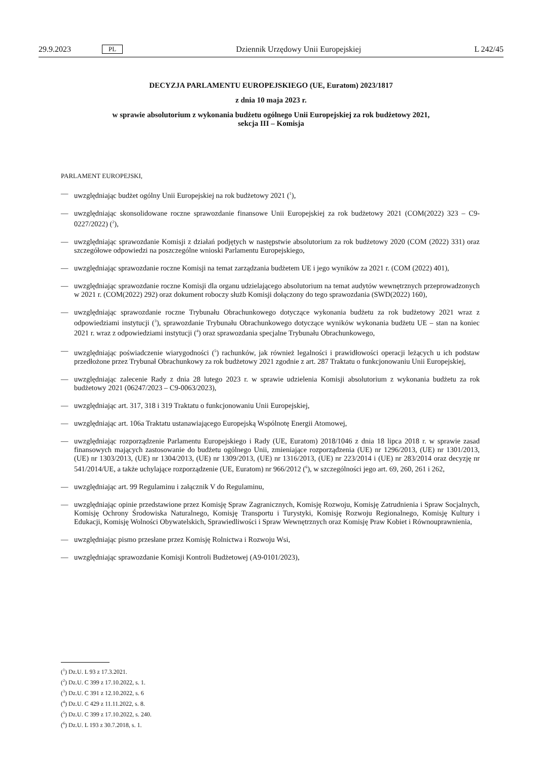29.9.2023 PL Dziennik Urzędowy Unii Europejskiej L 242/45
DECYZJA PARLAMENTU EUROPEJSKIEGO (UE, Euratom) 2023/1817
z dnia 10 maja 2023 r.
w sprawie absolutorium z wykonania budżetu ogólnego Unii Europejskiej za rok budżetowy 2021,
sekcja III – Komisja
PARLAMENT EUROPEJSKI,
— uwzględniając budżet ogólny Unii Europejskiej na rok budżetowy 2021 (<sup>1</sup>),
— uwzględniając skonsolidowane roczne sprawozdanie finansowe Unii Europejskiej za rok budżetowy 2021 (COM(2022) 323 – C9-0227/2022) (<sup>2</sup>),
— uwzględniając sprawozdanie Komisji z działań podjętych w następstwie absolutorium za rok budżetowy 2020 (COM (2022) 331) oraz szczegółowe odpowiedzi na poszczególne wnioski Parlamentu Europejskiego,
— uwzględniając sprawozdanie roczne Komisji na temat zarządzania budżetem UE i jego wyników za 2021 r. (COM (2022) 401),
— uwzględniając sprawozdanie roczne Komisji dla organu udzielającego absolutorium na temat audytów wewnętrznych przeprowadzonych w 2021 r. (COM(2022) 292) oraz dokument roboczy służb Komisji dołączony do tego sprawozdania (SWD(2022) 160),
— uwzględniając sprawozdanie roczne Trybunału Obrachunkowego dotyczące wykonania budżetu za rok budżetowy 2021 wraz z odpowiedziami instytucji (<sup>3</sup>), sprawozdanie Trybunału Obrachunkowego dotyczące wyników wykonania budżetu UE – stan na koniec 2021 r. wraz z odpowiedziami instytucji (<sup>4</sup>) oraz sprawozdania specjalne Trybunału Obrachunkowego,
— uwzględniając poświadczenie wiarygodności (<sup>5</sup>) rachunków, jak również legalności i prawidłowości operacji leżących u ich podstaw przedłożone przez Trybunał Obrachunkowy za rok budżetowy 2021 zgodnie z art. 287 Traktatu o funkcjonowaniu Unii Europejskiej,
— uwzględniając zalecenie Rady z dnia 28 lutego 2023 r. w sprawie udzielenia Komisji absolutorium z wykonania budżetu za rok budżetowy 2021 (06247/2023 – C9-0063/2023),
— uwzględniając art. 317, 318 i 319 Traktatu o funkcjonowaniu Unii Europejskiej,
— uwzględniając art. 106a Traktatu ustanawiającego Europejską Wspólnotę Energii Atomowej,
— uwzględniając rozporządzenie Parlamentu Europejskiego i Rady (UE, Euratom) 2018/1046 z dnia 18 lipca 2018 r. w sprawie zasad finansowych mających zastosowanie do budżetu ogólnego Unii, zmieniające rozporządzenia (UE) nr 1296/2013, (UE) nr 1301/2013, (UE) nr 1303/2013, (UE) nr 1304/2013, (UE) nr 1309/2013, (UE) nr 1316/2013, (UE) nr 223/2014 i (UE) nr 283/2014 oraz decyzję nr 541/2014/UE, a także uchylające rozporządzenie (UE, Euratom) nr 966/2012 (<sup>6</sup>), w szczególności jego art. 69, 260, 261 i 262,
— uwzględniając art. 99 Regulaminu i załącznik V do Regulaminu,
— uwzględniając opinie przedstawione przez Komisję Spraw Zagranicznych, Komisję Rozwoju, Komisję Zatrudnienia i Spraw Socjalnych, Komisję Ochrony Środowiska Naturalnego, Komisję Transportu i Turystyki, Komisję Rozwoju Regionalnego, Komisję Kultury i Edukacji, Komisję Wolności Obywatelskich, Sprawiedliwości i Spraw Wewnętrznych oraz Komisję Praw Kobiet i Równouprawnienia,
— uwzględniając pismo przesłane przez Komisję Rolnictwa i Rozwoju Wsi,
— uwzględniając sprawozdanie Komisji Kontroli Budżetowej (A9-0101/2023),
(<sup>1</sup>) Dz.U. L 93 z 17.3.2021.
(<sup>2</sup>) Dz.U. C 399 z 17.10.2022, s. 1.
(<sup>3</sup>) Dz.U. C 391 z 12.10.2022, s. 6
(<sup>4</sup>) Dz.U. C 429 z 11.11.2022, s. 8.
(<sup>5</sup>) Dz.U. C 399 z 17.10.2022, s. 240.
(<sup>6</sup>) Dz.U. L 193 z 30.7.2018, s. 1.